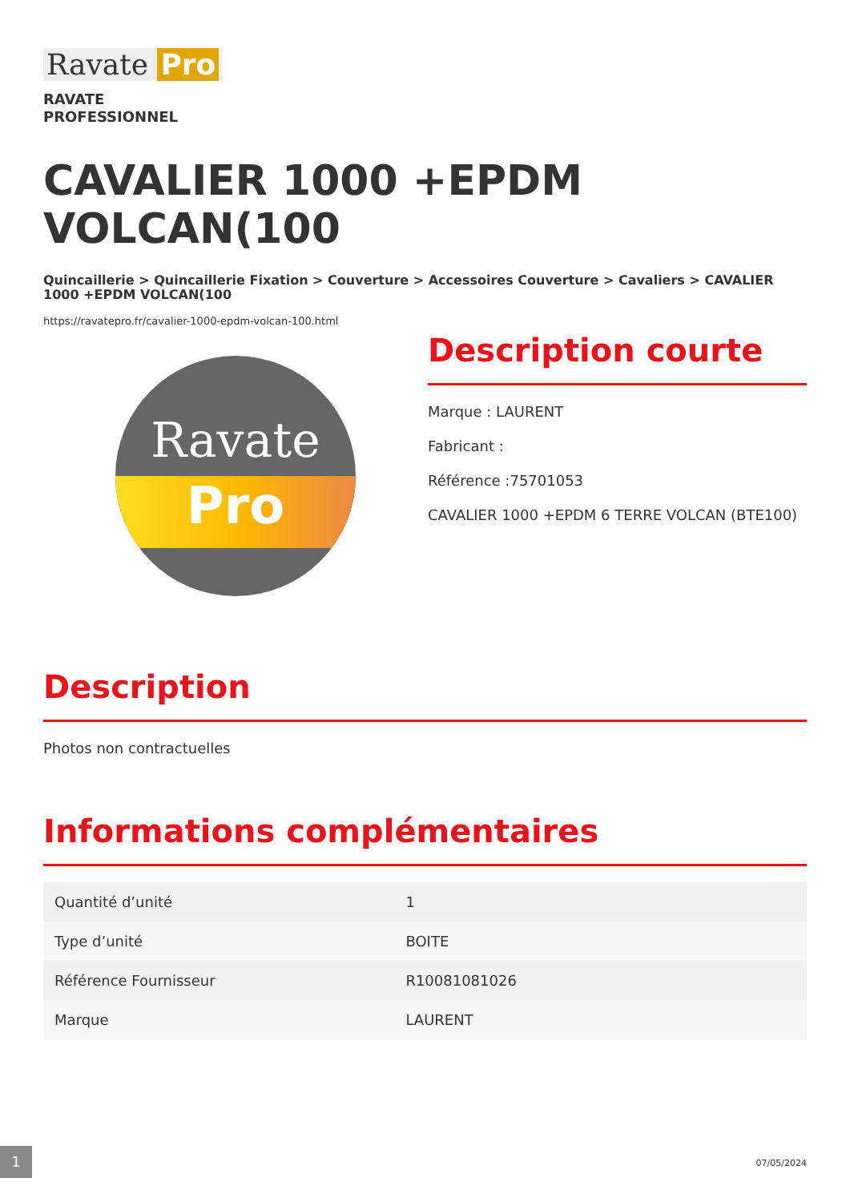Ravate Pro
RAVATE
PROFESSIONNEL
CAVALIER 1000 +EPDM VOLCAN(100
Quincaillerie > Quincaillerie Fixation > Couverture > Accessoires Couverture > Cavaliers > CAVALIER 1000 +EPDM VOLCAN(100
https://ravatepro.fr/cavalier-1000-epdm-volcan-100.html
Ravate
Pro
Description courte
Marque : LAURENT
Fabricant :
Référence :75701053
CAVALIER 1000 +EPDM 6 TERRE VOLCAN (BTE100)
Description
Photos non contractuelles
Informations complémentaires
| Quantité d’unité | 1 |
| Type d’unité | BOITE |
| Référence Fournisseur | R10081081026 |
| Marque | LAURENT |
1
07/05/2024